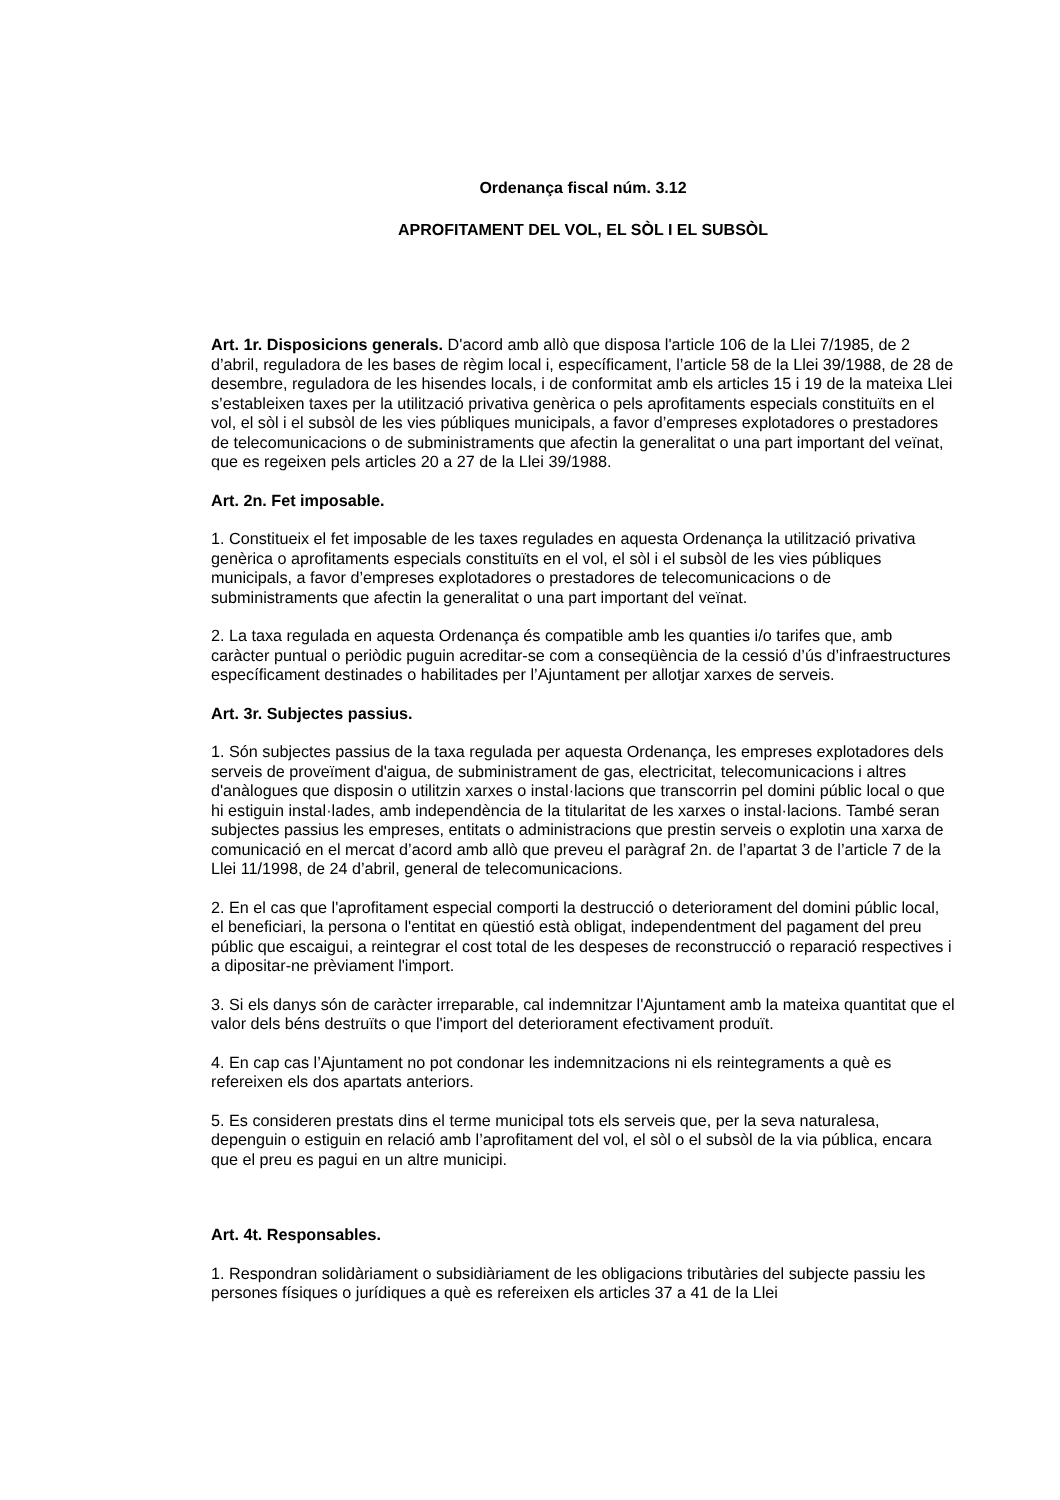Ordenança fiscal núm. 3.12
APROFITAMENT DEL VOL, EL SÒL I EL SUBSÒL
Art. 1r. Disposicions generals. D'acord amb allò que disposa l'article 106 de la Llei 7/1985, de 2 d’abril, reguladora de les bases de règim local i, específicament, l’article 58 de la Llei 39/1988, de 28 de desembre, reguladora de les hisendes locals, i de conformitat amb els articles 15 i 19 de la mateixa Llei s’estableixen taxes per la utilització privativa genèrica o pels aprofitaments especials constituïts en el vol, el sòl i el subsòl de les vies públiques municipals, a favor d’empreses explotadores o prestadores de telecomunicacions o de subministraments que afectin la generalitat o una part important del veïnat, que es regeixen pels articles 20 a 27 de la Llei 39/1988.
Art. 2n. Fet imposable.
1. Constitueix el fet imposable de les taxes regulades en aquesta Ordenança la utilització privativa genèrica o aprofitaments especials constituïts en el vol, el sòl i el subsòl de les vies públiques municipals, a favor d’empreses explotadores o prestadores de telecomunicacions o de subministraments que afectin la generalitat o una part important del veïnat.
2. La taxa regulada en aquesta Ordenança és compatible amb les quanties i/o tarifes que, amb caràcter puntual o periòdic puguin acreditar-se com a conseqüència de la cessió d’ús d’infraestructures específicament destinades o habilitades per l’Ajuntament per allotjar xarxes de serveis.
Art. 3r. Subjectes passius.
1. Són subjectes passius de la taxa regulada per aquesta Ordenança, les empreses explotadores dels serveis de proveïment d'aigua, de subministrament de gas, electricitat, telecomunicacions i altres d'anàlogues que disposin o utilitzin xarxes o instal·lacions que transcorrin pel domini públic local o que hi estiguin instal·lades, amb independència de la titularitat de les xarxes o instal·lacions. També seran subjectes passius les empreses, entitats o administracions que prestin serveis o explotin una xarxa de comunicació en el mercat d’acord amb allò que preveu el paràgraf 2n. de l’apartat 3 de l’article 7 de la Llei 11/1998, de 24 d’abril, general de telecomunicacions.
2. En el cas que l'aprofitament especial comporti la destrucció o deteriorament del domini públic local, el beneficiari, la persona o l'entitat en qüestió està obligat, independentment del pagament del preu públic que escaigui, a reintegrar el cost total de les despeses de reconstrucció o reparació respectives i a dipositar-ne prèviament l'import.
3. Si els danys són de caràcter irreparable, cal indemnitzar l'Ajuntament amb la mateixa quantitat que el valor dels béns destruïts o que l'import del deteriorament efectivament produït.
4. En cap cas l’Ajuntament no pot condonar les indemnitzacions ni els reintegraments a què es refereixen els dos apartats anteriors.
5. Es consideren prestats dins el terme municipal tots els serveis que, per la seva naturalesa, depenguin o estiguin en relació amb l’aprofitament del vol, el sòl o el subsòl de la via pública, encara que el preu es pagui en un altre municipi.
Art. 4t. Responsables.
1. Respondran solidàriament o subsidiàriament de les obligacions tributàries del subjecte passiu les persones físiques o jurídiques a què es refereixen els articles 37 a 41 de la Llei